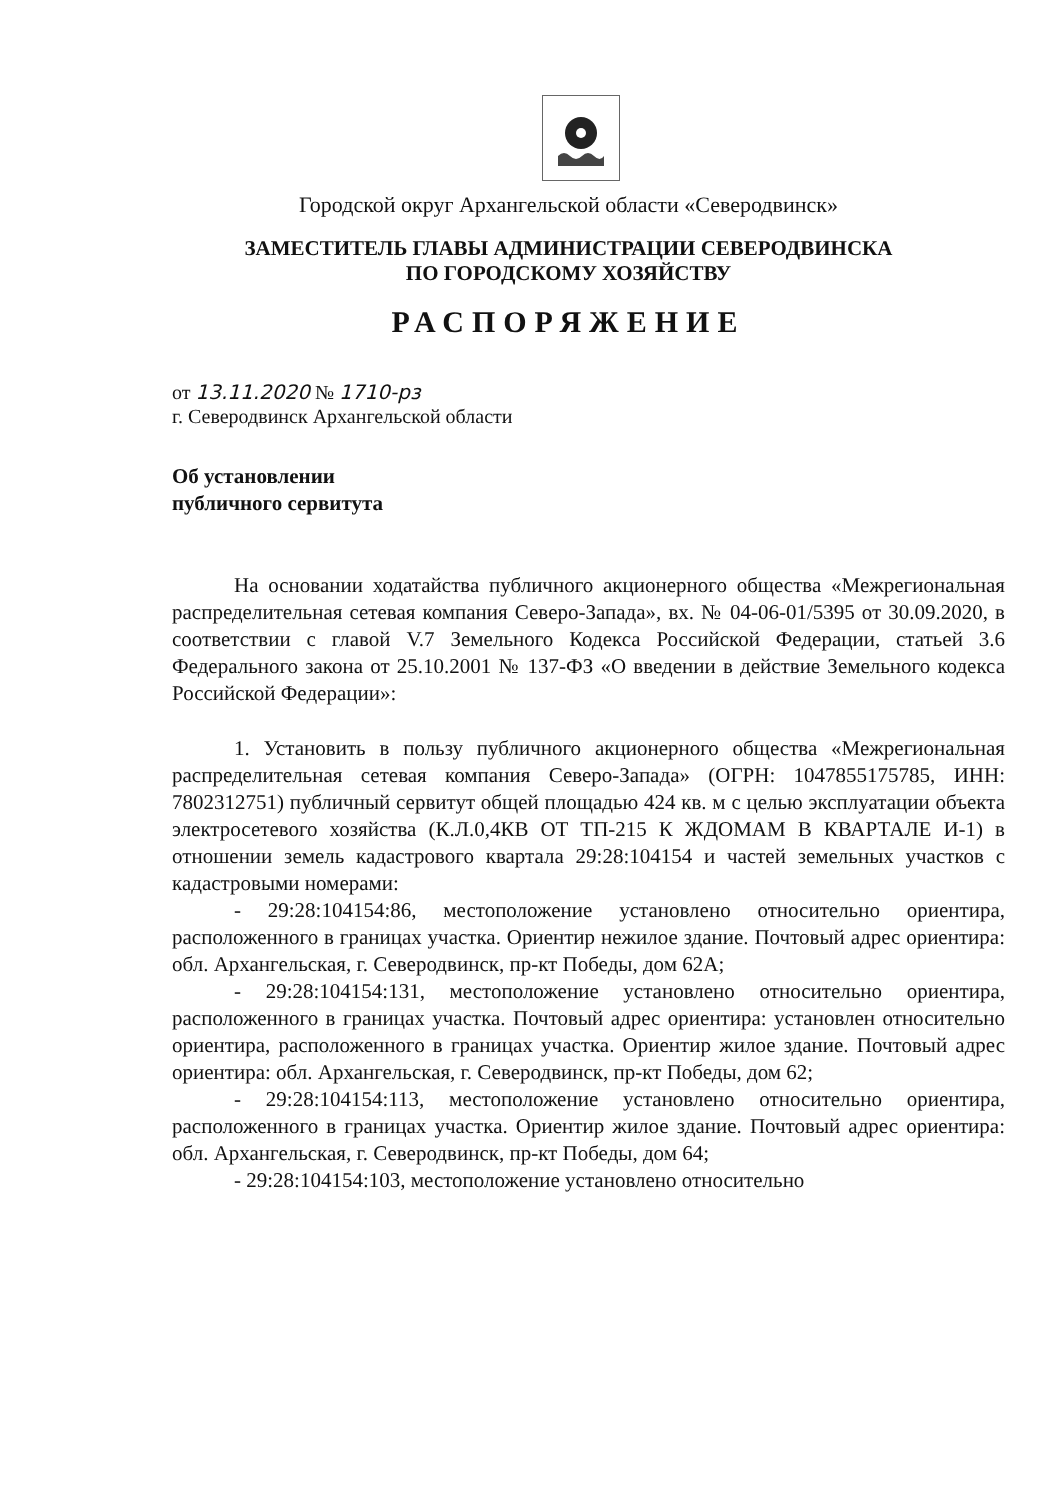Городской округ Архангельской области «Северодвинск»
ЗАМЕСТИТЕЛЬ ГЛАВЫ АДМИНИСТРАЦИИ СЕВЕРОДВИНСКА
ПО ГОРОДСКОМУ ХОЗЯЙСТВУ
РАСПОРЯЖЕНИЕ
от 13.11.2020 № 1710-рз
г. Северодвинск Архангельской области
Об установлении
публичного сервитута
На основании ходатайства публичного акционерного общества «Межрегиональная распределительная сетевая компания Северо-Запада», вх. № 04-06-01/5395 от 30.09.2020, в соответствии с главой V.7 Земельного Кодекса Российской Федерации, статьей 3.6 Федерального закона от 25.10.2001 № 137-ФЗ «О введении в действие Земельного кодекса Российской Федерации»:
1. Установить в пользу публичного акционерного общества «Межрегиональная распределительная сетевая компания Северо-Запада» (ОГРН: 1047855175785, ИНН: 7802312751) публичный сервитут общей площадью 424 кв. м с целью эксплуатации объекта электросетевого хозяйства (К.Л.0,4КВ ОТ ТП-215 К ЖДОМАМ В КВАРТАЛЕ И-1) в отношении земель кадастрового квартала 29:28:104154 и частей земельных участков с кадастровыми номерами:
- 29:28:104154:86, местоположение установлено относительно ориентира, расположенного в границах участка. Ориентир нежилое здание. Почтовый адрес ориентира: обл. Архангельская, г. Северодвинск, пр-кт Победы, дом 62А;
- 29:28:104154:131, местоположение установлено относительно ориентира, расположенного в границах участка. Почтовый адрес ориентира: установлен относительно ориентира, расположенного в границах участка. Ориентир жилое здание. Почтовый адрес ориентира: обл. Архангельская, г. Северодвинск, пр-кт Победы, дом 62;
- 29:28:104154:113, местоположение установлено относительно ориентира, расположенного в границах участка. Ориентир жилое здание. Почтовый адрес ориентира: обл. Архангельская, г. Северодвинск, пр-кт Победы, дом 64;
- 29:28:104154:103, местоположение установлено относительно